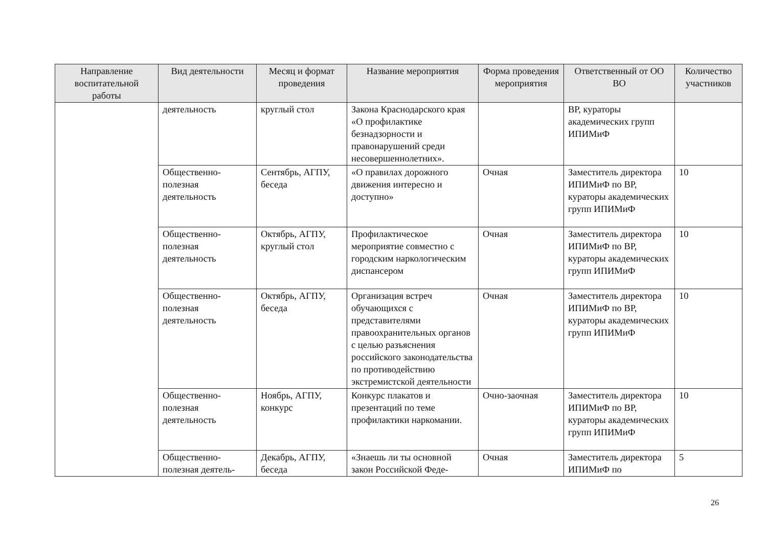| Направление воспитательной работы | Вид деятельности | Месяц и формат проведения | Название мероприятия | Форма проведения мероприятия | Ответственный от ОО ВО | Количество участников |
| --- | --- | --- | --- | --- | --- | --- |
| | деятельность | круглый стол | Закона Краснодарского края «О профилактике безнадзорности и правонарушений среди несовершеннолетних». | | ВР, кураторы академических групп ИПИМиФ | |
| | Общественно-полезная деятельность | Сентябрь, АГПУ, беседа | «О правилах дорожного движения интересно и доступно» | Очная | Заместитель директора ИПИМиФ по ВР, кураторы академических групп ИПИМиФ | 10 |
| | Общественно-полезная деятельность | Октябрь, АГПУ, круглый стол | Профилактическое мероприятие совместно с городским наркологическим диспансером | Очная | Заместитель директора ИПИМиФ по ВР, кураторы академических групп ИПИМиФ | 10 |
| | Общественно-полезная деятельность | Октябрь, АГПУ, беседа | Организация встреч обучающихся с представителями правоохранительных органов с целью разъяснения российского законодательства по противодействию экстремистской деятельности | Очная | Заместитель директора ИПИМиФ по ВР, кураторы академических групп ИПИМиФ | 10 |
| | Общественно-полезная деятельность | Ноябрь, АГПУ, конкурс | Конкурс плакатов и презентаций по теме профилактики наркомании. | Очно-заочная | Заместитель директора ИПИМиФ по ВР, кураторы академических групп ИПИМиФ | 10 |
| | Общественно-полезная деятель- | Декабрь, АГПУ, беседа | «Знаешь ли ты основной закон Российской Феде- | Очная | Заместитель директора ИПИМиФ по | 5 |
26